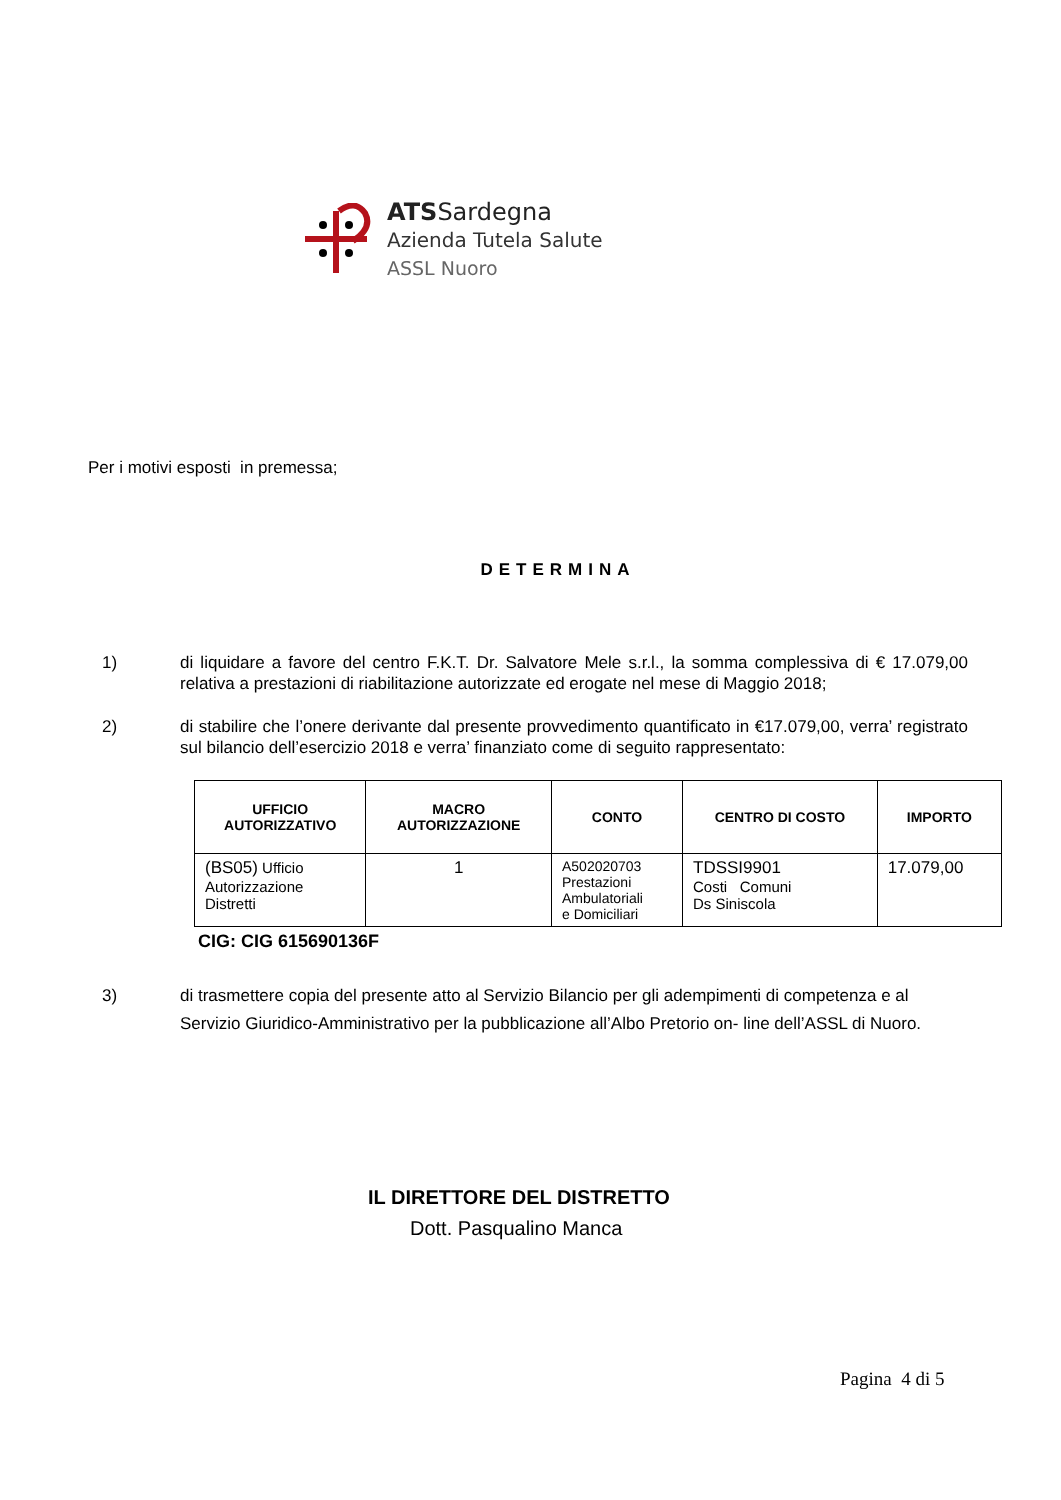ATSSardegna
Azienda Tutela Salute
ASSL Nuoro
Per i motivi esposti in premessa;
DETERMINA
1) di liquidare a favore del centro F.K.T. Dr. Salvatore Mele s.r.l., la somma complessiva di € 17.079,00 relativa a prestazioni di riabilitazione autorizzate ed erogate nel mese di Maggio 2018;
2) di stabilire che l’onere derivante dal presente provvedimento quantificato in €17.079,00, verra’ registrato sul bilancio dell’esercizio 2018 e verra’ finanziato come di seguito rappresentato:
| UFFICIO AUTORIZZATIVO | MACRO AUTORIZZAZIONE | CONTO | CENTRO DI COSTO | IMPORTO |
| --- | --- | --- | --- | --- |
| (BS05) Ufficio Autorizzazione Distretti | 1 | A502020703 Prestazioni Ambulatoriali e Domiciliari | TDSSI9901 Costi Comuni Ds Siniscola | 17.079,00 |
CIG: CIG 615690136F
3) di trasmettere copia del presente atto al Servizio Bilancio per gli adempimenti di competenza e al Servizio Giuridico-Amministrativo per la pubblicazione all’Albo Pretorio on- line dell’ASSL di Nuoro.
IL DIRETTORE DEL DISTRETTO
Dott. Pasqualino Manca
Pagina 4 di 5